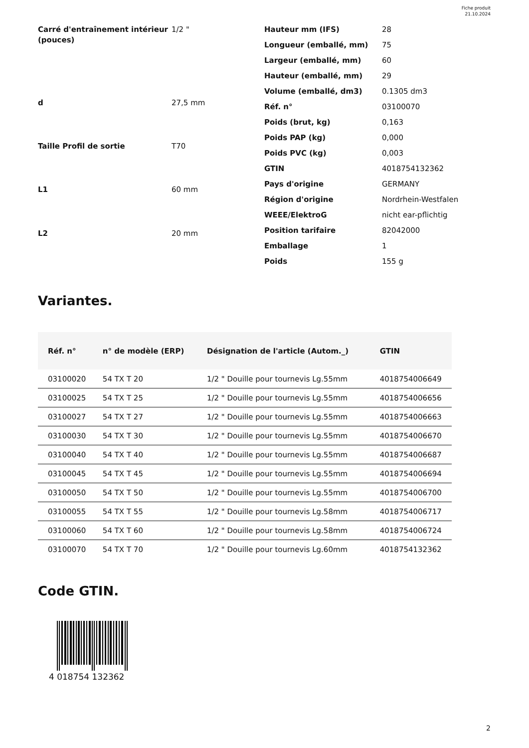Fiche produit
21.10.2024
| Carré d'entraînement intérieur (pouces) | 1/2 " |
| d | 27,5 mm |
| Taille Profil de sortie | T70 |
| L1 | 60 mm |
| L2 | 20 mm |
| Hauteur mm (IFS) | 28 |
| Longueur (emballé, mm) | 75 |
| Largeur (emballé, mm) | 60 |
| Hauteur (emballé, mm) | 29 |
| Volume (emballé, dm3) | 0.1305 dm3 |
| Réf. n° | 03100070 |
| Poids (brut, kg) | 0,163 |
| Poids PAP (kg) | 0,000 |
| Poids PVC (kg) | 0,003 |
| GTIN | 4018754132362 |
| Pays d'origine | GERMANY |
| Région d'origine | Nordrhein-Westfalen |
| WEEE/ElektroG | nicht ear-pflichtig |
| Position tarifaire | 82042000 |
| Emballage | 1 |
| Poids | 155 g |
Variantes.
| Réf. n° | n° de modèle (ERP) | Désignation de l'article (Autom._) | GTIN |
| --- | --- | --- | --- |
| 03100020 | 54 TX T 20 | 1/2 " Douille pour tournevis Lg.55mm | 4018754006649 |
| 03100025 | 54 TX T 25 | 1/2 " Douille pour tournevis Lg.55mm | 4018754006656 |
| 03100027 | 54 TX T 27 | 1/2 " Douille pour tournevis Lg.55mm | 4018754006663 |
| 03100030 | 54 TX T 30 | 1/2 " Douille pour tournevis Lg.55mm | 4018754006670 |
| 03100040 | 54 TX T 40 | 1/2 " Douille pour tournevis Lg.55mm | 4018754006687 |
| 03100045 | 54 TX T 45 | 1/2 " Douille pour tournevis Lg.55mm | 4018754006694 |
| 03100050 | 54 TX T 50 | 1/2 " Douille pour tournevis Lg.55mm | 4018754006700 |
| 03100055 | 54 TX T 55 | 1/2 " Douille pour tournevis Lg.58mm | 4018754006717 |
| 03100060 | 54 TX T 60 | 1/2 " Douille pour tournevis Lg.58mm | 4018754006724 |
| 03100070 | 54 TX T 70 | 1/2 " Douille pour tournevis Lg.60mm | 4018754132362 |
Code GTIN.
4 018754 132362
2